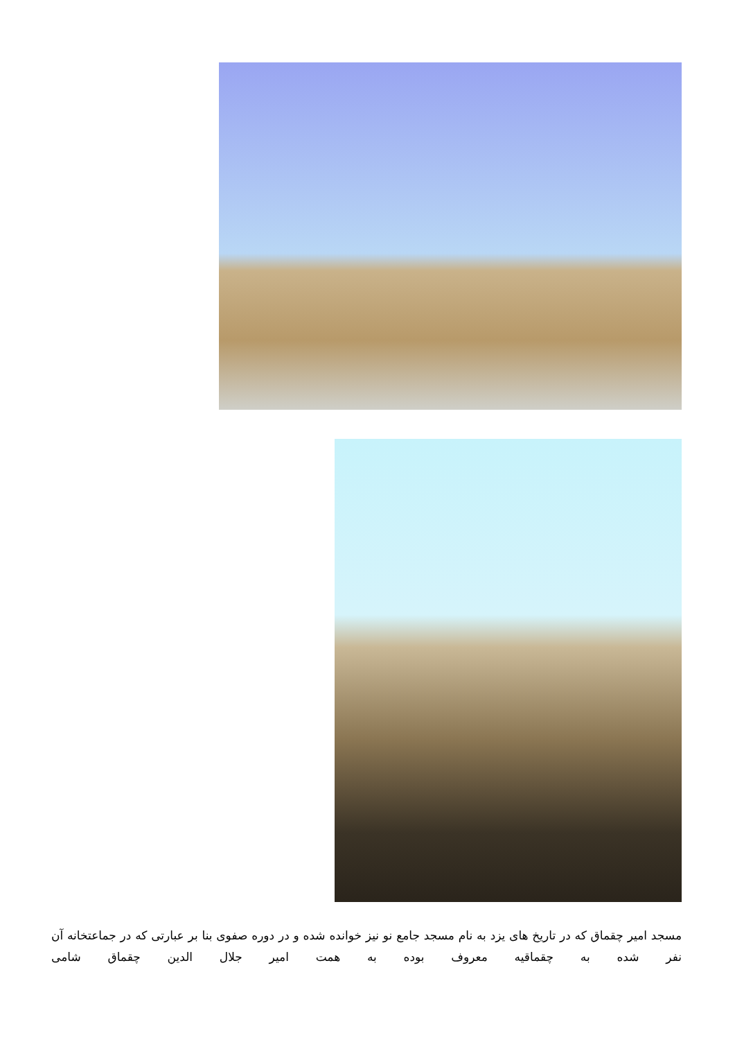مسجد امیر چقماق که در تاریخ های یزد به نام مسجد جامع نو نیز خوانده شده و در دوره صفوی بنا بر عبارتی که در جماعتخانه آن نفر شده به چقماقیه معروف بوده به همت امیر جلال الدین چقماق شامی